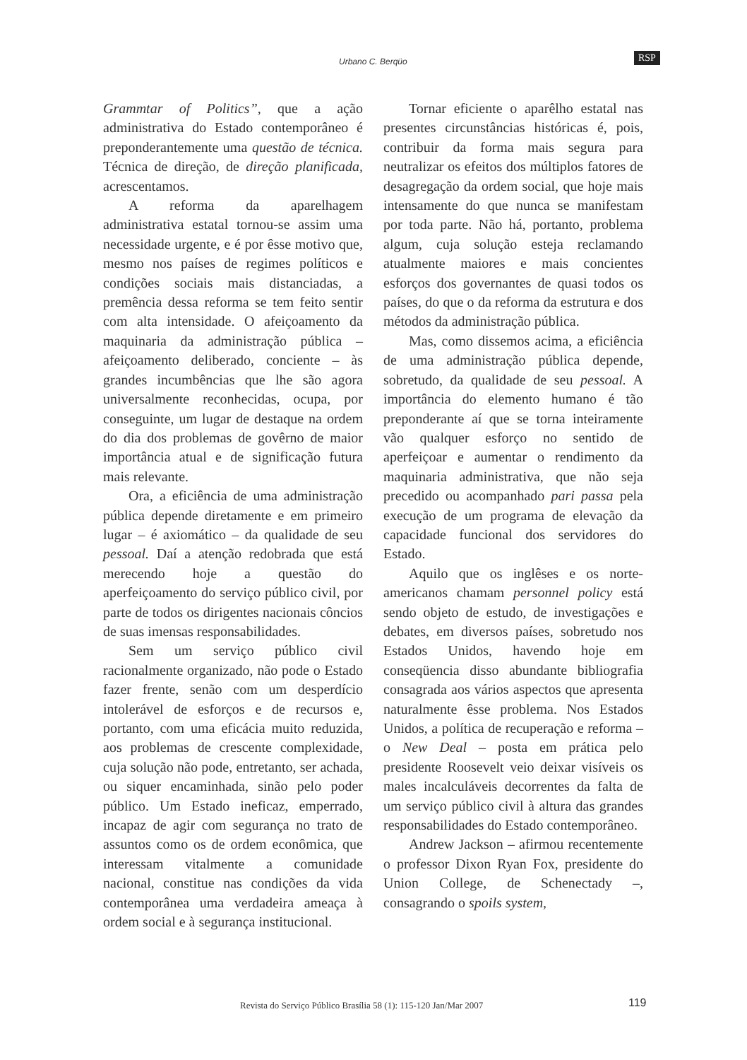Urbano C. Berqüo RSP
Grammtar of Politics”, que a ação administrativa do Estado contemporâneo é preponderantemente uma questão de técnica. Técnica de direção, de direção planificada, acrescentamos.
A reforma da aparelhagem administrativa estatal tornou-se assim uma necessidade urgente, e é por êsse motivo que, mesmo nos países de regimes políticos e condições sociais mais distanciadas, a premência dessa reforma se tem feito sentir com alta intensidade. O afeiçoamento da maquinaria da administração pública – afeiçoamento deliberado, conciente – às grandes incumbências que lhe são agora universalmente reconhecidas, ocupa, por conseguinte, um lugar de destaque na ordem do dia dos problemas de govêrno de maior importância atual e de significação futura mais relevante.
Ora, a eficiência de uma administração pública depende diretamente e em primeiro lugar – é axiomático – da qualidade de seu pessoal. Daí a atenção redobrada que está merecendo hoje a questão do aperfeiçoamento do serviço público civil, por parte de todos os dirigentes nacionais côncios de suas imensas responsabilidades.
Sem um serviço público civil racionalmente organizado, não pode o Estado fazer frente, senão com um desperdício intolerável de esforços e de recursos e, portanto, com uma eficácia muito reduzida, aos problemas de crescente complexidade, cuja solução não pode, entretanto, ser achada, ou siquer encaminhada, sinão pelo poder público. Um Estado ineficaz, emperrado, incapaz de agir com segurança no trato de assuntos como os de ordem econômica, que interessam vitalmente a comunidade nacional, constitue nas condições da vida contemporânea uma verdadeira ameaça à ordem social e à segurança institucional.
Tornar eficiente o aparêlho estatal nas presentes circunstâncias históricas é, pois, contribuir da forma mais segura para neutralizar os efeitos dos múltiplos fatores de desagregação da ordem social, que hoje mais intensamente do que nunca se manifestam por toda parte. Não há, portanto, problema algum, cuja solução esteja reclamando atualmente maiores e mais concientes esforços dos governantes de quasi todos os países, do que o da reforma da estrutura e dos métodos da administração pública.
Mas, como dissemos acima, a eficiência de uma administração pública depende, sobretudo, da qualidade de seu pessoal. A importância do elemento humano é tão preponderante aí que se torna inteiramente vão qualquer esforço no sentido de aperfeiçoar e aumentar o rendimento da maquinaria administrativa, que não seja precedido ou acompanhado pari passa pela execução de um programa de elevação da capacidade funcional dos servidores do Estado.
Aquilo que os inglêses e os norte-americanos chamam personnel policy está sendo objeto de estudo, de investigações e debates, em diversos países, sobretudo nos Estados Unidos, havendo hoje em conseqüencia disso abundante bibliografia consagrada aos vários aspectos que apresenta naturalmente êsse problema. Nos Estados Unidos, a política de recuperação e reforma – o New Deal – posta em prática pelo presidente Roosevelt veio deixar visíveis os males incalculáveis decorrentes da falta de um serviço público civil à altura das grandes responsabilidades do Estado contemporâneo.
Andrew Jackson – afirmou recentemente o professor Dixon Ryan Fox, presidente do Union College, de Schenectady –, consagrando o spoils system,
Revista do Serviço Público Brasília 58 (1): 115-120 Jan/Mar 2007
119